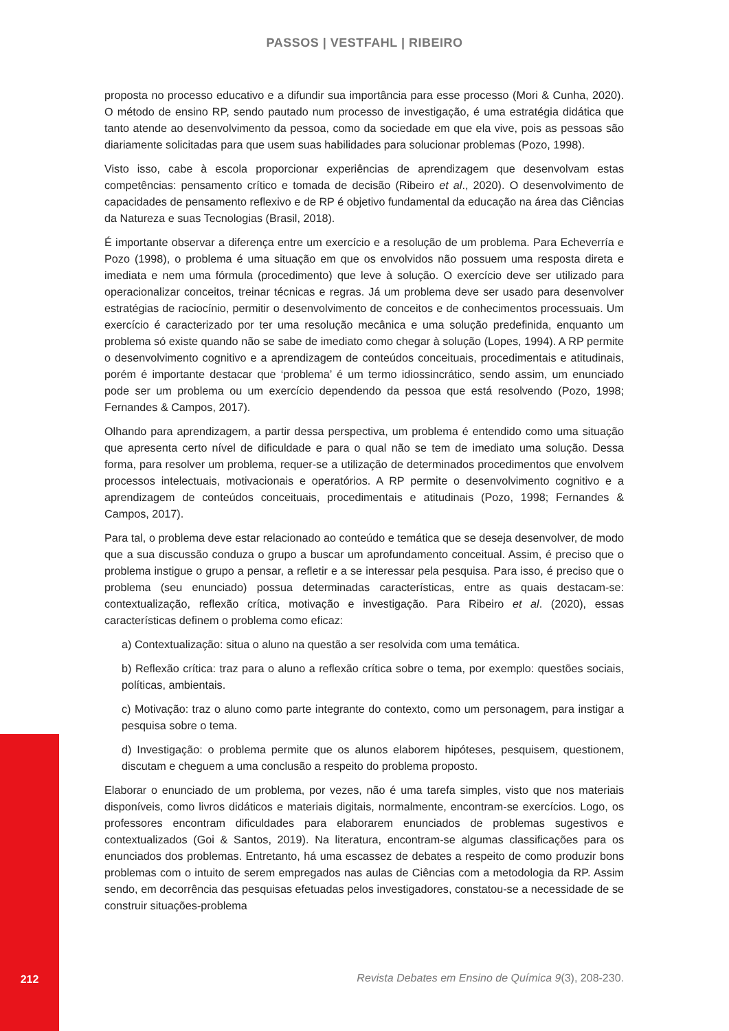PASSOS | VESTFAHL | RIBEIRO
proposta no processo educativo e a difundir sua importância para esse processo (Mori & Cunha, 2020). O método de ensino RP, sendo pautado num processo de investigação, é uma estratégia didática que tanto atende ao desenvolvimento da pessoa, como da sociedade em que ela vive, pois as pessoas são diariamente solicitadas para que usem suas habilidades para solucionar problemas (Pozo, 1998).
Visto isso, cabe à escola proporcionar experiências de aprendizagem que desenvolvam estas competências: pensamento crítico e tomada de decisão (Ribeiro et al., 2020). O desenvolvimento de capacidades de pensamento reflexivo e de RP é objetivo fundamental da educação na área das Ciências da Natureza e suas Tecnologias (Brasil, 2018).
É importante observar a diferença entre um exercício e a resolução de um problema. Para Echeverría e Pozo (1998), o problema é uma situação em que os envolvidos não possuem uma resposta direta e imediata e nem uma fórmula (procedimento) que leve à solução. O exercício deve ser utilizado para operacionalizar conceitos, treinar técnicas e regras. Já um problema deve ser usado para desenvolver estratégias de raciocínio, permitir o desenvolvimento de conceitos e de conhecimentos processuais. Um exercício é caracterizado por ter uma resolução mecânica e uma solução predefinida, enquanto um problema só existe quando não se sabe de imediato como chegar à solução (Lopes, 1994). A RP permite o desenvolvimento cognitivo e a aprendizagem de conteúdos conceituais, procedimentais e atitudinais, porém é importante destacar que ‘problema’ é um termo idiossincrático, sendo assim, um enunciado pode ser um problema ou um exercício dependendo da pessoa que está resolvendo (Pozo, 1998; Fernandes & Campos, 2017).
Olhando para aprendizagem, a partir dessa perspectiva, um problema é entendido como uma situação que apresenta certo nível de dificuldade e para o qual não se tem de imediato uma solução. Dessa forma, para resolver um problema, requer-se a utilização de determinados procedimentos que envolvem processos intelectuais, motivacionais e operatórios. A RP permite o desenvolvimento cognitivo e a aprendizagem de conteúdos conceituais, procedimentais e atitudinais (Pozo, 1998; Fernandes & Campos, 2017).
Para tal, o problema deve estar relacionado ao conteúdo e temática que se deseja desenvolver, de modo que a sua discussão conduza o grupo a buscar um aprofundamento conceitual. Assim, é preciso que o problema instigue o grupo a pensar, a refletir e a se interessar pela pesquisa. Para isso, é preciso que o problema (seu enunciado) possua determinadas características, entre as quais destacam-se: contextualização, reflexão crítica, motivação e investigação. Para Ribeiro et al. (2020), essas características definem o problema como eficaz:
a) Contextualização: situa o aluno na questão a ser resolvida com uma temática.
b) Reflexão crítica: traz para o aluno a reflexão crítica sobre o tema, por exemplo: questões sociais, políticas, ambientais.
c) Motivação: traz o aluno como parte integrante do contexto, como um personagem, para instigar a pesquisa sobre o tema.
d) Investigação: o problema permite que os alunos elaborem hipóteses, pesquisem, questionem, discutam e cheguem a uma conclusão a respeito do problema proposto.
Elaborar o enunciado de um problema, por vezes, não é uma tarefa simples, visto que nos materiais disponíveis, como livros didáticos e materiais digitais, normalmente, encontram-se exercícios. Logo, os professores encontram dificuldades para elaborarem enunciados de problemas sugestivos e contextualizados (Goi & Santos, 2019). Na literatura, encontram-se algumas classificações para os enunciados dos problemas. Entretanto, há uma escassez de debates a respeito de como produzir bons problemas com o intuito de serem empregados nas aulas de Ciências com a metodologia da RP. Assim sendo, em decorrência das pesquisas efetuadas pelos investigadores, constatou-se a necessidade de se construir situações-problema
212
Revista Debates em Ensino de Química 9(3), 208-230.